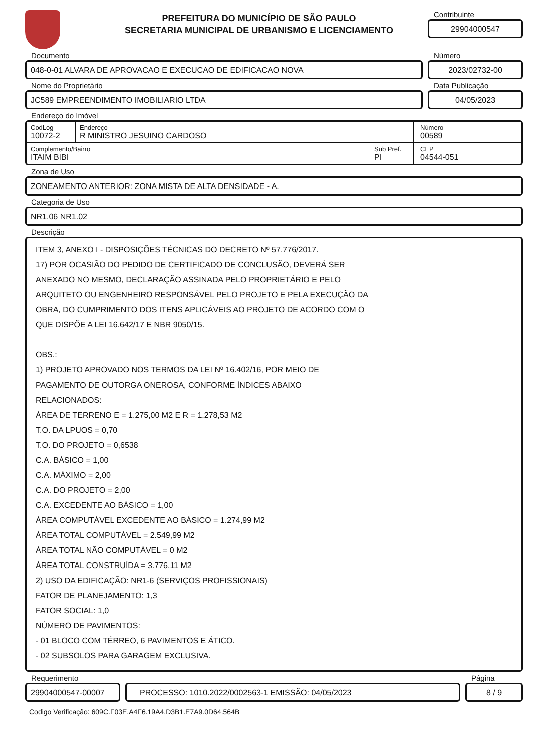PREFEITURA DO MUNICÍPIO DE SÃO PAULO
SECRETARIA MUNICIPAL DE URBANISMO E LICENCIAMENTO
Contribuinte
29904000547
Documento
048-0-01 ALVARA DE APROVACAO E EXECUCAO DE EDIFICACAO NOVA
Número
2023/02732-00
Nome do Proprietário
JC589 EMPREENDIMENTO IMOBILIARIO LTDA
Data Publicação
04/05/2023
Endereço do Imóvel
CodLog
10072-2
Endereço
R MINISTRO JESUINO CARDOSO
Número
00589
Complemento/Bairro
ITAIM BIBI
Sub Pref.
PI
CEP
04544-051
Zona de Uso
ZONEAMENTO ANTERIOR: ZONA MISTA DE ALTA DENSIDADE - A.
Categoria de Uso
NR1.06 NR1.02
Descrição
ITEM 3, ANEXO I - DISPOSIÇÕES TÉCNICAS DO DECRETO Nº 57.776/2017.
17) POR OCASIÃO DO PEDIDO DE CERTIFICADO DE CONCLUSÃO, DEVERÁ SER
ANEXADO NO MESMO, DECLARAÇÃO ASSINADA PELO PROPRIETÁRIO E PELO
ARQUITETO OU ENGENHEIRO RESPONSÁVEL PELO PROJETO E PELA EXECUÇÃO DA
OBRA, DO CUMPRIMENTO DOS ITENS APLICÁVEIS AO PROJETO DE ACORDO COM O
QUE DISPÕE A LEI 16.642/17 E NBR 9050/15.
OBS.:
1) PROJETO APROVADO NOS TERMOS DA LEI Nº 16.402/16, POR MEIO DE
PAGAMENTO DE OUTORGA ONEROSA, CONFORME ÍNDICES ABAIXO
RELACIONADOS:
ÁREA DE TERRENO E = 1.275,00 M2 E R = 1.278,53 M2
T.O. DA LPUOS = 0,70
T.O. DO PROJETO = 0,6538
C.A. BÁSICO = 1,00
C.A. MÁXIMO = 2,00
C.A. DO PROJETO = 2,00
C.A. EXCEDENTE AO BÁSICO = 1,00
ÁREA COMPUTÁVEL EXCEDENTE AO BÁSICO = 1.274,99 M2
ÁREA TOTAL COMPUTÁVEL = 2.549,99 M2
ÁREA TOTAL NÃO COMPUTÁVEL = 0 M2
ÁREA TOTAL CONSTRUÍDA = 3.776,11 M2
2) USO DA EDIFICAÇÃO: NR1-6 (SERVIÇOS PROFISSIONAIS)
FATOR DE PLANEJAMENTO: 1,3
FATOR SOCIAL: 1,0
NÚMERO DE PAVIMENTOS:
- 01 BLOCO COM TÉRREO, 6 PAVIMENTOS E ÁTICO.
- 02 SUBSOLOS PARA GARAGEM EXCLUSIVA.
Requerimento
29904000547-00007
PROCESSO: 1010.2022/0002563-1 EMISSÃO: 04/05/2023
Página
8 / 9
Codigo Verificação: 609C.F03E.A4F6.19A4.D3B1.E7A9.0D64.564B